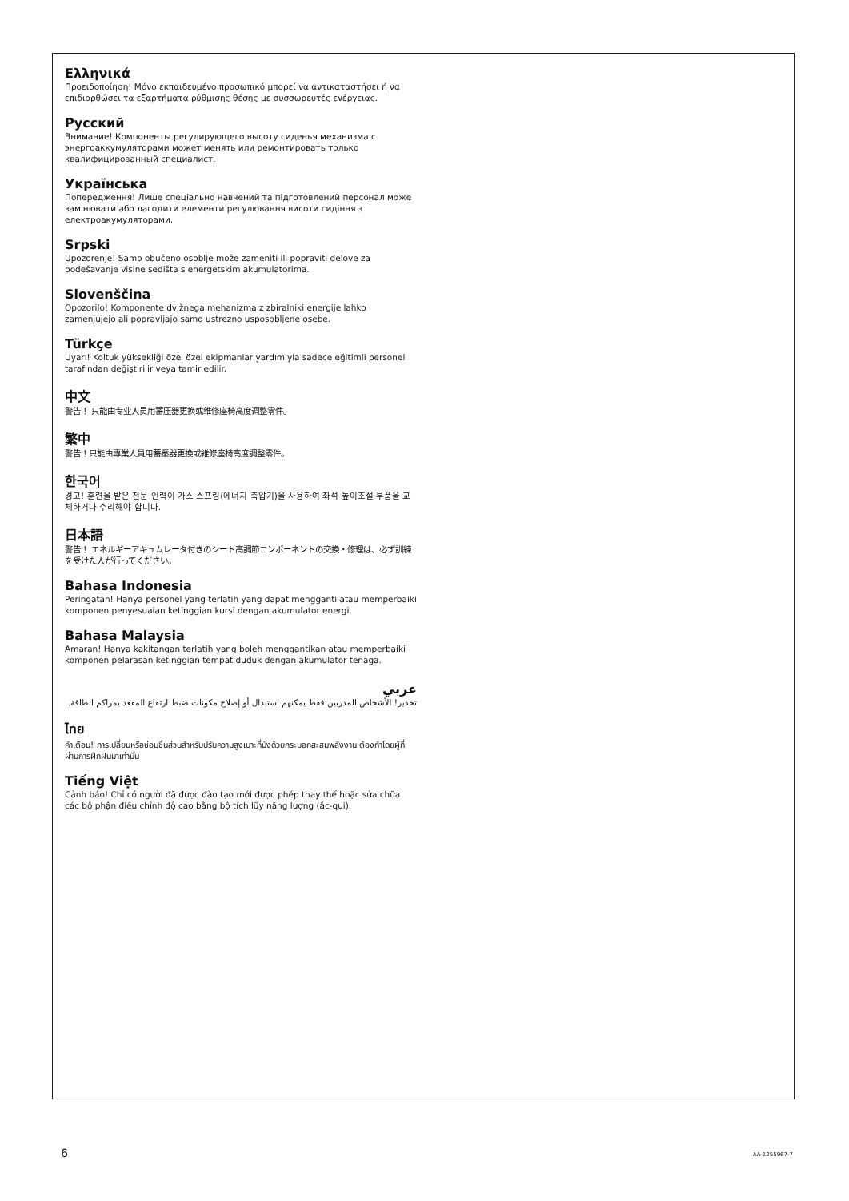Ελληνικά
Προειδοποίηση! Μόνο εκπαιδευμένο προσωπικό μπορεί να αντικαταστήσει ή να επιδιορθώσει τα εξαρτήματα ρύθμισης θέσης με συσσωρευτές ενέργειας.
Русский
Внимание! Компоненты регулирующего высоту сиденья механизма с энергоаккумуляторами может менять или ремонтировать только квалифицированный специалист.
Українська
Попередження! Лише спеціально навчений та підготовлений персонал може замінювати або лагодити елементи регулювання висоти сидіння з електроакумуляторами.
Srpski
Upozorenje! Samo obučeno osoblje može zameniti ili popraviti delove za podešavanje visine sedišta s energetskim akumulatorima.
Slovenščina
Opozorilo! Komponente dvižnega mehanizma z zbiralniki energije lahko zamenjujejo ali popravljajo samo ustrezno usposobljene osebe.
Türkçe
Uyarı! Koltuk yüksekliği özel özel ekipmanlar yardımıyla sadece eğitimli personel tarafından değiştirilir veya tamir edilir.
中文
警告！ 只能由专业人员用蓄压器更换或维修座椅高度调整零件。
繁中
警告！只能由專業人員用蓄壓器更換或維修座椅高度調整零件。
한국어
경고! 훈련을 받은 전문 인력이 가스 스프링(에너지 축압기)을 사용하여 좌석 높이조절 부품을 교체하거나 수리해야 합니다.
日本語
警告！ エネルギーアキュムレータ付きのシート高調節コンポーネントの交換・修理は、必ず訓練を受けた人が行ってください。
Bahasa Indonesia
Peringatan! Hanya personel yang terlatih yang dapat mengganti atau memperbaiki komponen penyesuaian ketinggian kursi dengan akumulator energi.
Bahasa Malaysia
Amaran! Hanya kakitangan terlatih yang boleh menggantikan atau memperbaiki komponen pelarasan ketinggian tempat duduk dengan akumulator tenaga.
عربي
تحذير! الأشخاص المدربين فقط يمكنهم استبدال أو إصلاح مكونات ضبط ارتفاع المقعد بمراكم الطاقة.
ไทย
คำเตือน! การเปลี่ยนหรือซ่อมชิ้นส่วนสำหรับปรับความสูงเบาะที่นั่งด้วยกระบอกสะสมพลังงาน ต้องทำโดยผู้ที่ผ่านการฝึกฝนมาเท่านั้น
Tiếng Việt
Cảnh báo! Chỉ có người đã được đào tạo mới được phép thay thế hoặc sửa chữa các bộ phận điều chỉnh độ cao bằng bộ tích lũy năng lượng (ắc-qui).
6 AA-1255967-7